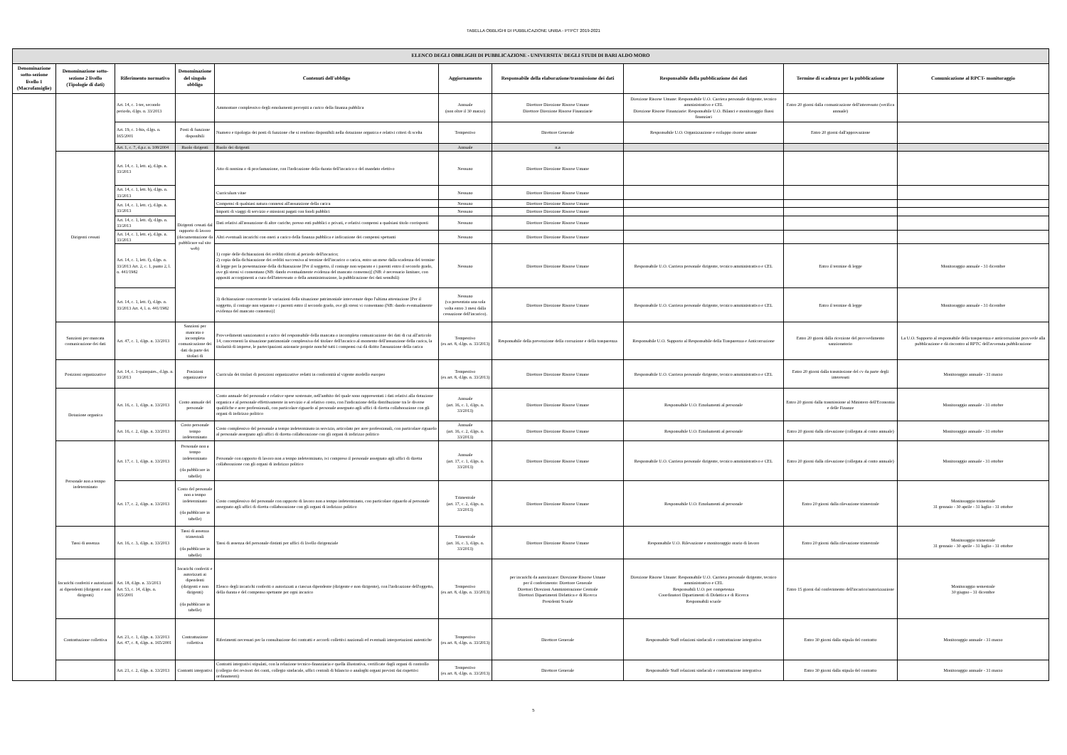TABELLA OBBLIGHI DI PUBBLICAZIONE UNIBA - PTPCT 2019-2021
| ELENCO DEGLI OBBLIGHI DI PUBBLICAZIONE - UNIVERSITA' DEGLI STUDI DI BARI ALDO MORO | | | | | | | | | |
| --- | --- | --- | --- | --- | --- | --- | --- | --- | --- |
| Denominazione sotto-sezione livello 1 (Macrofamiglie) | Denominazione sotto-sezione 2 livello (Tipologie di dati) | Riferimento normativo | Denominazione del singolo obbligo | Contenuti dell'obbligo | Aggiornamento | Responsabile della elaborazione/trasmissione dei dati | Responsabile della pubblicazione dei dati | Termine di scadenza per la pubblicazione | Comunicazione al RPCT- monitoraggio |
| | | Art. 14, c. 1-ter, secondo periodo, d.lgs. n. 33/2013 | | Ammontare complessivo degli emolumenti percepiti a carico della finanza pubblica | Annuale (non oltre il 30 marzo) | Direttore Direzione Risorse Umane Direttore Direzione Risorse Finanziarie | Direzione Risorse Umane: Responsabile U.O. Carriera personale dirigente, tecnico amministrativo e CEL Direzione Risorse Finanziarie: Responsabile U.O. Bilanci e monitoraggio flussi finanziari | Entro 20 giorni dalla comunicazione dell'interessato (verifica annuale) | |
| | | Art. 19, c. 1-bis, d.lgs. n. 165/2001 | Posti di funzione disponibili | Numero e tipologia dei posti di funzione che si rendono disponibili nella dotazione organica e relativi criteri di scelta | Tempestivo | Direttore Generale | Responsabile U.O. Organizzazione e sviluppo risorse umane | Entro 20 giorni dall'approvazione | |
| | | Art. 1, c. 7, d.p.r. n. 108/2004 | Ruolo dirigenti | Ruolo dei dirigenti | Annuale | n.a | | | |
| | Dirigenti cessati | Art. 14, c. 1, lett. a), d.lgs. n. 33/2013 | Dirigenti cessati dal rapporto di lavoro (documentazione da pubblicare sul sito web) | Atto di nomina o di proclamazione, con l'indicazione della durata dell'incarico o del mandato elettivo | Nessuno | Direttore Direzione Risorse Umane | | | |
| | | Art. 14, c. 1, lett. b), d.lgs. n. 33/2013 | | Curriculum vitae | Nessuno | Direttore Direzione Risorse Umane | | | |
| | | Art. 14, c. 1, lett. c), d.lgs. n. 33/2013 | | Compensi di qualsiasi natura connessi all'assunzione della carica | Nessuno | Direttore Direzione Risorse Umane | | | |
| | | | | Importi di viaggi di servizio e missioni pagati con fondi pubblici | Nessuno | Direttore Direzione Risorse Umane | | | |
| | | Art. 14, c. 1, lett. d), d.lgs. n. 33/2013 | | Dati relativi all'assunzione di altre cariche, presso enti pubblici o privati, e relativi compensi a qualsiasi titolo corrisposti | Nessuno | Direttore Direzione Risorse Umane | | | |
| | | Art. 14, c. 1, lett. e), d.lgs. n. 33/2013 | | Altri eventuali incarichi con oneri a carico della finanza pubblica e indicazione dei compensi spettanti | Nessuno | Direttore Direzione Risorse Umane | | | |
| | | Art. 14, c. 1, lett. f), d.lgs. n. 33/2013 Art. 2, c. 1, punto 2, l. n. 441/1982 | | 1) copie delle dichiarazioni dei redditi riferiti al periodo dell'incarico; 2) copia della dichiarazione dei redditi successiva al termine dell'incarico o carica, entro un mese dalla scadenza del termine di legge per la presentazione della dichiarazione [Per il soggetto, il coniuge non separato e i parenti entro il secondo grado, ove gli stessi vi consentano (NB: dando eventualmente evidenza del mancato consenso)] (NB: è necessario limitare, con appositi accorgimenti a cura dell'interessato o della amministrazione, la pubblicazione dei dati sensibili) | Nessuno | Direttore Direzione Risorse Umane | Responsabile U.O. Carriera personale dirigente, tecnico amministrativo e CEL | Entro il termine di legge | Monitoraggio annuale - 31 dicembre |
| | | Art. 14, c. 1, lett. f), d.lgs. n. 33/2013 Art. 4, l. n. 441/1982 | | 3) dichiarazione concernente le variazioni della situazione patrimoniale intervenute dopo l'ultima attestazione [Per il soggetto, il coniuge non separato e i parenti entro il secondo grado, ove gli stessi vi consentano (NB: dando eventualmente evidenza del mancato consenso)] | Nessuno (va presentata una sola volta entro 3 mesi dalla cessazione dell'incarico). | Direttore Direzione Risorse Umane | Responsabile U.O. Carriera personale dirigente, tecnico amministrativo e CEL | Entro il termine di legge | Monitoraggio annuale - 31 dicembre |
| | Sanzioni per mancata comunicazione dei dati | Art. 47, c. 1, d.lgs. n. 33/2013 | Sanzioni per mancata o incompleta comunicazione dei dati da parte dei titolari di | Provvedimenti sanzionatori a carico del responsabile della mancata o incompleta comunicazione dei dati di cui all'articolo 14, concernenti la situazione patrimoniale complessiva del titolare dell'incarico al momento dell'assunzione della carica, la titolarità di imprese, le partecipazioni azionarie proprie nonchè tutti i compensi cui dà diritto l'assunzione della carica | Tempestivo (ex art. 8, d.lgs. n. 33/2013) | Responsabile della prevenzione della corruzione e della trasparenza | Responsabile U.O. Supporto al Responsabile della Trasparenza e Anticorruzione | Entro 20 giorni dalla ricezione del provvedimento sanzionatorio | La U.O. Supporto al responsabile della trasparenza e anticorruzione provvede alla pubblicazione e dà riscontro al RPTC dell'avvenuta pubblicazione |
| | Posizioni organizzative | Art. 14, c. 1-quinquies., d.lgs. n. 33/2013 | Posizioni organizzative | Curricula dei titolari di posizioni organizzative redatti in conformità al vigente modello europeo | Tempestivo (ex art. 8, d.lgs. n. 33/2013) | Direttore Direzione Risorse Umane | Responsabile U.O. Carriera personale dirigente, tecnico amministrativo e CEL | Entro 20 giorni dalla trasmissione del cv da parte degli interessati | Monitoraggio annuale - 31 marzo |
| | Dotazione organica | Art. 16, c. 1, d.lgs. n. 33/2013 | Conto annuale del personale | Conto annuale del personale e relative spese sostenute, nell'ambito del quale sono rappresentati i dati relativi alla dotazione organica e al personale effettivamente in servizio e al relativo costo, con l'indicazione della distribuzione tra le diverse qualifiche e aree professionali, con particolare riguardo al personale assegnato agli uffici di diretta collaborazione con gli organi di indirizzo politico | Annuale (art. 16, c. 1, d.lgs. n. 33/2013) | Direttore Direzione Risorse Umane | Responsabile U.O. Emolumenti al personale | Entro 20 giorni dalla trasmissione al Ministero dell'Economia e delle Finanze | Monitoraggio annuale - 31 ottobre |
| | | Art. 16, c. 2, d.lgs. n. 33/2013 | Costo personale tempo indeterminato | Costo complessivo del personale a tempo indeterminato in servizio, articolato per aree professionali, con particolare riguardo al personale assegnato agli uffici di diretta collaborazione con gli organi di indirizzo politico | Annuale (art. 16, c. 2, d.lgs. n. 33/2013) | Direttore Direzione Risorse Umane | Responsabile U.O. Emolumenti al personale | Entro 20 giorni dalla rilevazione (collegata al conto annuale) | Monitoraggio annuale - 31 ottobre |
| | Personale non a tempo indeterminato | Art. 17, c. 1, d.lgs. n. 33/2013 | Personale non a tempo indeterminato (da pubblicare in tabelle) | Personale con rapporto di lavoro non a tempo indeterminato, ivi compreso il personale assegnato agli uffici di diretta collaborazione con gli organi di indirizzo politico | Annuale (art. 17, c. 1, d.lgs. n. 33/2013) | Direttore Direzione Risorse Umane | Responsabile U.O. Carriera personale dirigente, tecnico amministrativo e CEL | Entro 20 giorni dalla rilevazione (collegata al conto annuale) | Monitoraggio annuale - 31 ottobre |
| | | Art. 17, c. 2, d.lgs. n. 33/2013 | Costo del personale non a tempo indeterminato (da pubblicare in tabelle) | Costo complessivo del personale con rapporto di lavoro non a tempo indeterminato, con particolare riguardo al personale assegnato agli uffici di diretta collaborazione con gli organi di indirizzo politico | Trimestrale (art. 17, c. 2, d.lgs. n. 33/2013) | Direttore Direzione Risorse Umane | Responsabile U.O. Emolumenti al personale | Entro 20 giorni dalla rilevazione trimestrale | Monitoraggio trimestrale 31 gennaio - 30 aprile - 31 luglio - 31 ottobre |
| | Tassi di assenza | Art. 16, c. 3, d.lgs. n. 33/2013 | Tassi di assenza trimestrali (da pubblicare in tabelle) | Tassi di assenza del personale distinti per uffici di livello dirigenziale | Trimestrale (art. 16, c. 3, d.lgs. n. 33/2013) | Direttore Direzione Risorse Umane | Responsabile U.O. Rilevazione e monitoraggio orario di lavoro | Entro 20 giorni dalla rilevazione trimestrale | Monitoraggio trimestrale 31 gennaio - 30 aprile - 31 luglio - 31 ottobre |
| | Incarichi conferiti e autorizzati ai dipendenti (dirigenti e non dirigenti) | Art. 18, d.lgs. n. 33/2013 Art. 53, c. 14, d.lgs. n. 165/2001 | Incarichi conferiti e autorizzati ai dipendenti (dirigenti e non dirigenti) (da pubblicare in tabelle) | Elenco degli incarichi conferiti o autorizzati a ciascun dipendente (dirigente e non dirigente), con l'indicazione dell'oggetto, della durata e del compenso spettante per ogni incarico | Tempestivo (ex art. 8, d.lgs. n. 33/2013) | per incarichi da autorizzare: Direzione Risorse Umane per il conferimento: Direttore Generale Direttori Direzioni Amministrazione Centrale Direttori Dipartimenti Didattica e di Ricerca Presidenti Scuole | Direzione Risorse Umane: Responsabile U.O. Carriera personale dirigente, tecnico amministrativo e CEL Responsabili U.O. per competenza Coordinatori Dipartimenti di Didattica e di Ricerca Responsabili scuole | Entro 15 giorni dal conferimento dell'incarico/autorizzazione | Monitoraggio semestrale 30 giugno - 31 dicembre |
| | Contrattazione collettiva | Art. 21, c. 1, d.lgs. n. 33/2013 Art. 47, c. 8, d.lgs. n. 165/2001 | Contrattazione collettiva | Riferimenti necessari per la consultazione dei contratti e accordi collettivi nazionali ed eventuali interpretazioni autentiche | Tempestivo (ex art. 8, d.lgs. n. 33/2013) | Direttore Generale | Responsabile Staff relazioni sindacali e contrattazione integrativa | Entro 30 giorni dalla stipula del contratto | Monitoraggio annuale - 31 marzo |
| | | Art. 21, c. 2, d.lgs. n. 33/2013 | Contratti integrativi | Contratti integrativi stipulati, con la relazione tecnico-finanziaria e quella illustrativa, certificate dagli organi di controllo (collegio dei revisori dei conti, collegio sindacale, uffici centrali di bilancio o analoghi organi previsti dai rispettivi ordinamenti) | Tempestivo (ex art. 8, d.lgs. n. 33/2013) | Direttore Generale | Responsabile Staff relazioni sindacali e contrattazione integrativa | Entro 30 giorni dalla stipula del contratto | Monitoraggio annuale - 31 marzo |
5